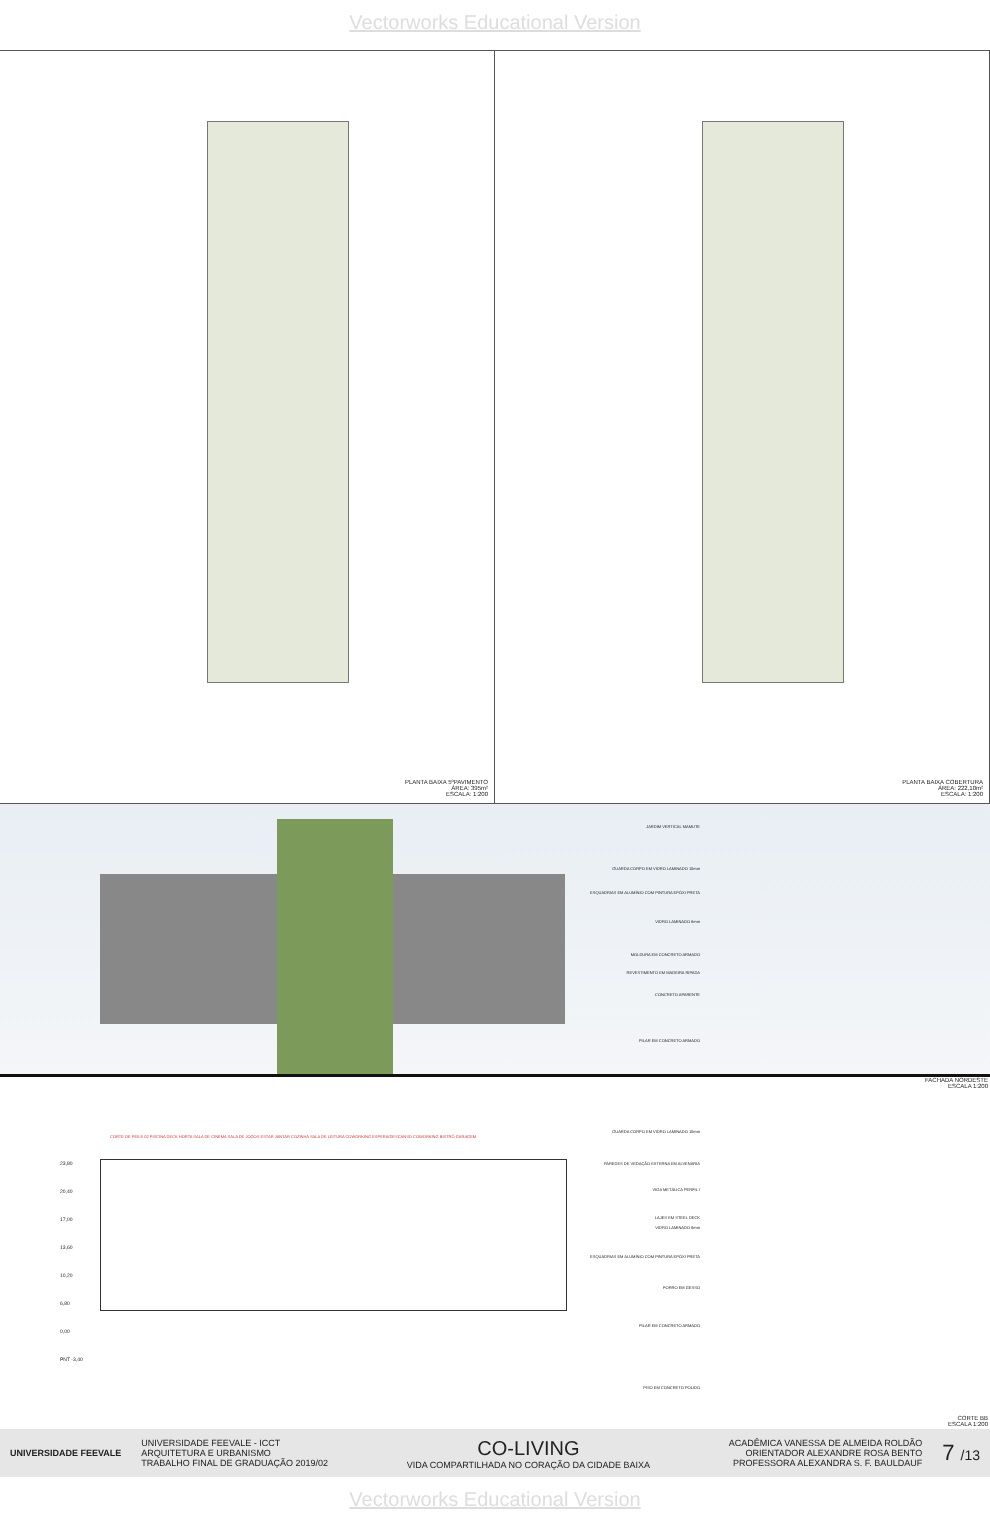Vectorworks Educational Version
PLANTA BAIXA 5ºPAVIMENTO
ÁREA: 395m²
ESCALA: 1:200
PLANTA BAIXA COBERTURA
ÁREA: 222,10m²
ESCALA: 1:200
JARDIM VERTICAL MAMUTE
GUARDA CORPO EM VIDRO LAMINADO 10mm
ESQUADRIAS EM ALUMÍNIO COM PINTURA EPÓXI PRETA
VIDRO LAMINADO 8mm
MOLDURA EM CONCRETO ARMADO
REVESTIMENTO EM MADEIRA RIPADA
CONCRETO APARENTE
PILAR EM CONCRETO ARMADO
FACHADA NORDESTE
ESCALA 1:200
23,80
20,40
17,00
13,60
10,20
6,80
0,00
PNT -3,40
GUARDA CORPO EM VIDRO LAMINADO 10mm
PAREDES DE VEDAÇÃO EXTERNA EM ALVENARIA
VIGA METÁLICA PERFIL I
LAJES EM STEEL DECK
VIDRO LAMINADO 8mm
ESQUADRIAS EM ALUMÍNIO COM PINTURA EPÓXI PRETA
FORRO EM GESSO
PILAR EM CONCRETO ARMADO
PISO EM CONCRETO POLIDO
CORTE DE PEILE 02 PISCINA DECK HORTA SALA DE CINEMA SALA DE JOGOS ESTAR JANTAR COZINHA SALA DE LEITURA COWORKING ESPERA/DESCANSO COWORKING BISTRÔ GARAGEM
CORTE BB
ESCALA 1:200
UNIVERSIDADE FEEVALE
UNIVERSIDADE FEEVALE - ICCT
ARQUITETURA E URBANISMO
TRABALHO FINAL DE GRADUAÇÃO 2019/02
CO-LIVING
VIDA COMPARTILHADA NO CORAÇÃO DA CIDADE BAIXA
ACADÊMICA VANESSA DE ALMEIDA ROLDÃO
ORIENTADOR ALEXANDRE ROSA BENTO
PROFESSORA ALEXANDRA S. F. BAULDAUF
7 /13
Vectorworks Educational Version